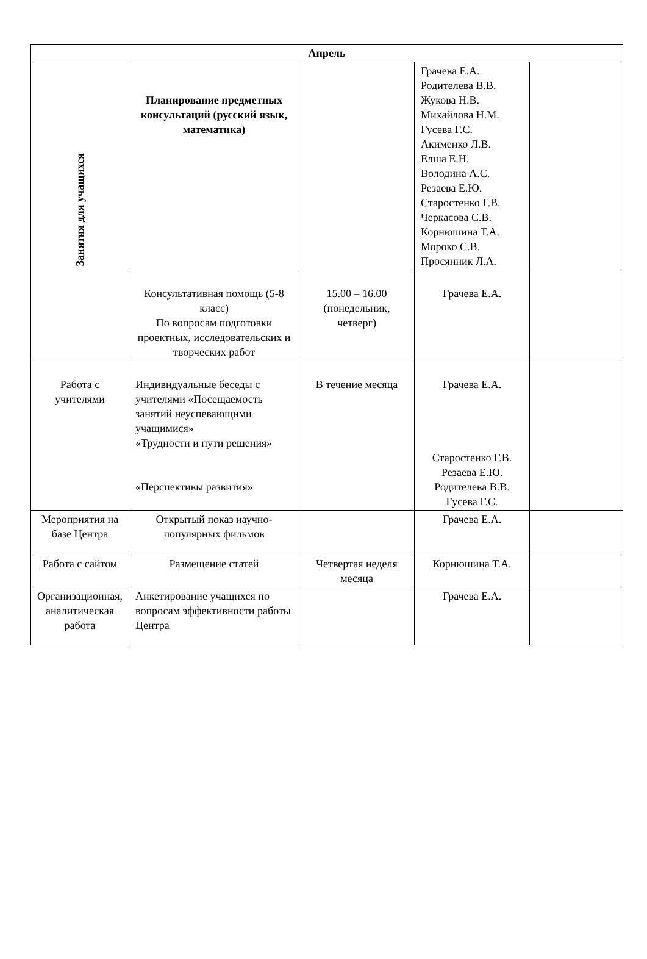| Апрель | | | | |
| --- | --- | --- | --- | --- |
| Занятия для учащихся | Планирование предметных консультаций (русский язык, математика) | | Грачева Е.А. Родителева В.В. Жукова Н.В. Михайлова Н.М. Гусева Г.С. Акименко Л.В. Елша Е.Н. Володина А.С. Резаева Е.Ю. Старостенко Г.В. Черкасова С.В. Корнюшина Т.А. Мороко С.В. Просянник Л.А. | |
| | Консультативная помощь (5-8 класс) По вопросам подготовки проектных, исследовательских и творческих работ | 15.00 – 16.00 (понедельник, четверг) | Грачева Е.А. | |
| Работа с учителями | Индивидуальные беседы с учителями «Посещаемость занятий неуспевающими учащимися» «Трудности и пути решения» «Перспективы развития» | В течение месяца | Грачева Е.А. Старостенко Г.В. Резаева Е.Ю. Родителева В.В. Гусева Г.С. | |
| Мероприятия на базе Центра | Открытый показ научно-популярных фильмов | | Грачева Е.А. | |
| Работа с сайтом | Размещение статей | Четвертая неделя месяца | Корнюшина Т.А. | |
| Организационная, аналитическая работа | Анкетирование учащихся по вопросам эффективности работы Центра | | Грачева Е.А. | |